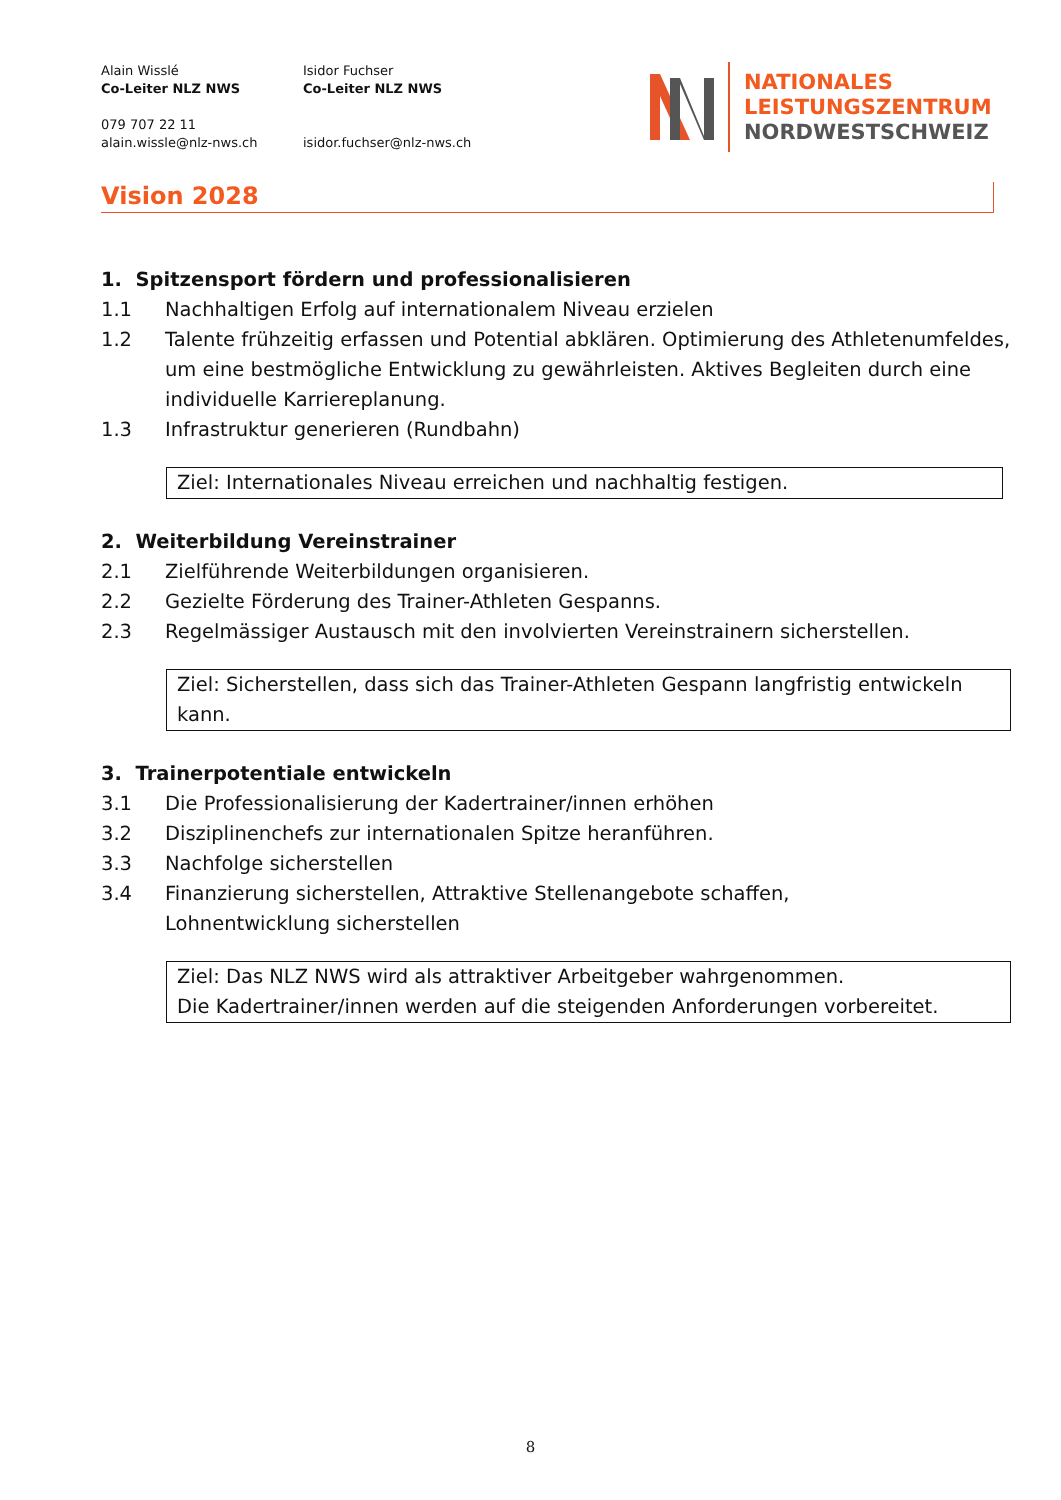Alain Wisslé
Co-Leiter NLZ NWS
079 707 22 11
alain.wissle@nlz-nws.ch
Isidor Fuchser
Co-Leiter NLZ NWS
isidor.fuchser@nlz-nws.ch
NATIONALES
LEISTUNGSZENTRUM
NORDWESTSCHWEIZ
Vision 2028
1. Spitzensport fördern und professionalisieren
1.1 Nachhaltigen Erfolg auf internationalem Niveau erzielen
1.2 Talente frühzeitig erfassen und Potential abklären. Optimierung des Athletenumfeldes, um eine bestmögliche Entwicklung zu gewährleisten. Aktives Begleiten durch eine individuelle Karriereplanung.
1.3 Infrastruktur generieren (Rundbahn)
Ziel: Internationales Niveau erreichen und nachhaltig festigen.
2. Weiterbildung Vereinstrainer
2.1 Zielführende Weiterbildungen organisieren.
2.2 Gezielte Förderung des Trainer-Athleten Gespanns.
2.3 Regelmässiger Austausch mit den involvierten Vereinstrainern sicherstellen.
Ziel: Sicherstellen, dass sich das Trainer-Athleten Gespann langfristig entwickeln kann.
3. Trainerpotentiale entwickeln
3.1 Die Professionalisierung der Kadertrainer/innen erhöhen
3.2 Disziplinenchefs zur internationalen Spitze heranführen.
3.3 Nachfolge sicherstellen
3.4 Finanzierung sicherstellen, Attraktive Stellenangebote schaffen,
Lohnentwicklung sicherstellen
Ziel: Das NLZ NWS wird als attraktiver Arbeitgeber wahrgenommen.
Die Kadertrainer/innen werden auf die steigenden Anforderungen vorbereitet.
8